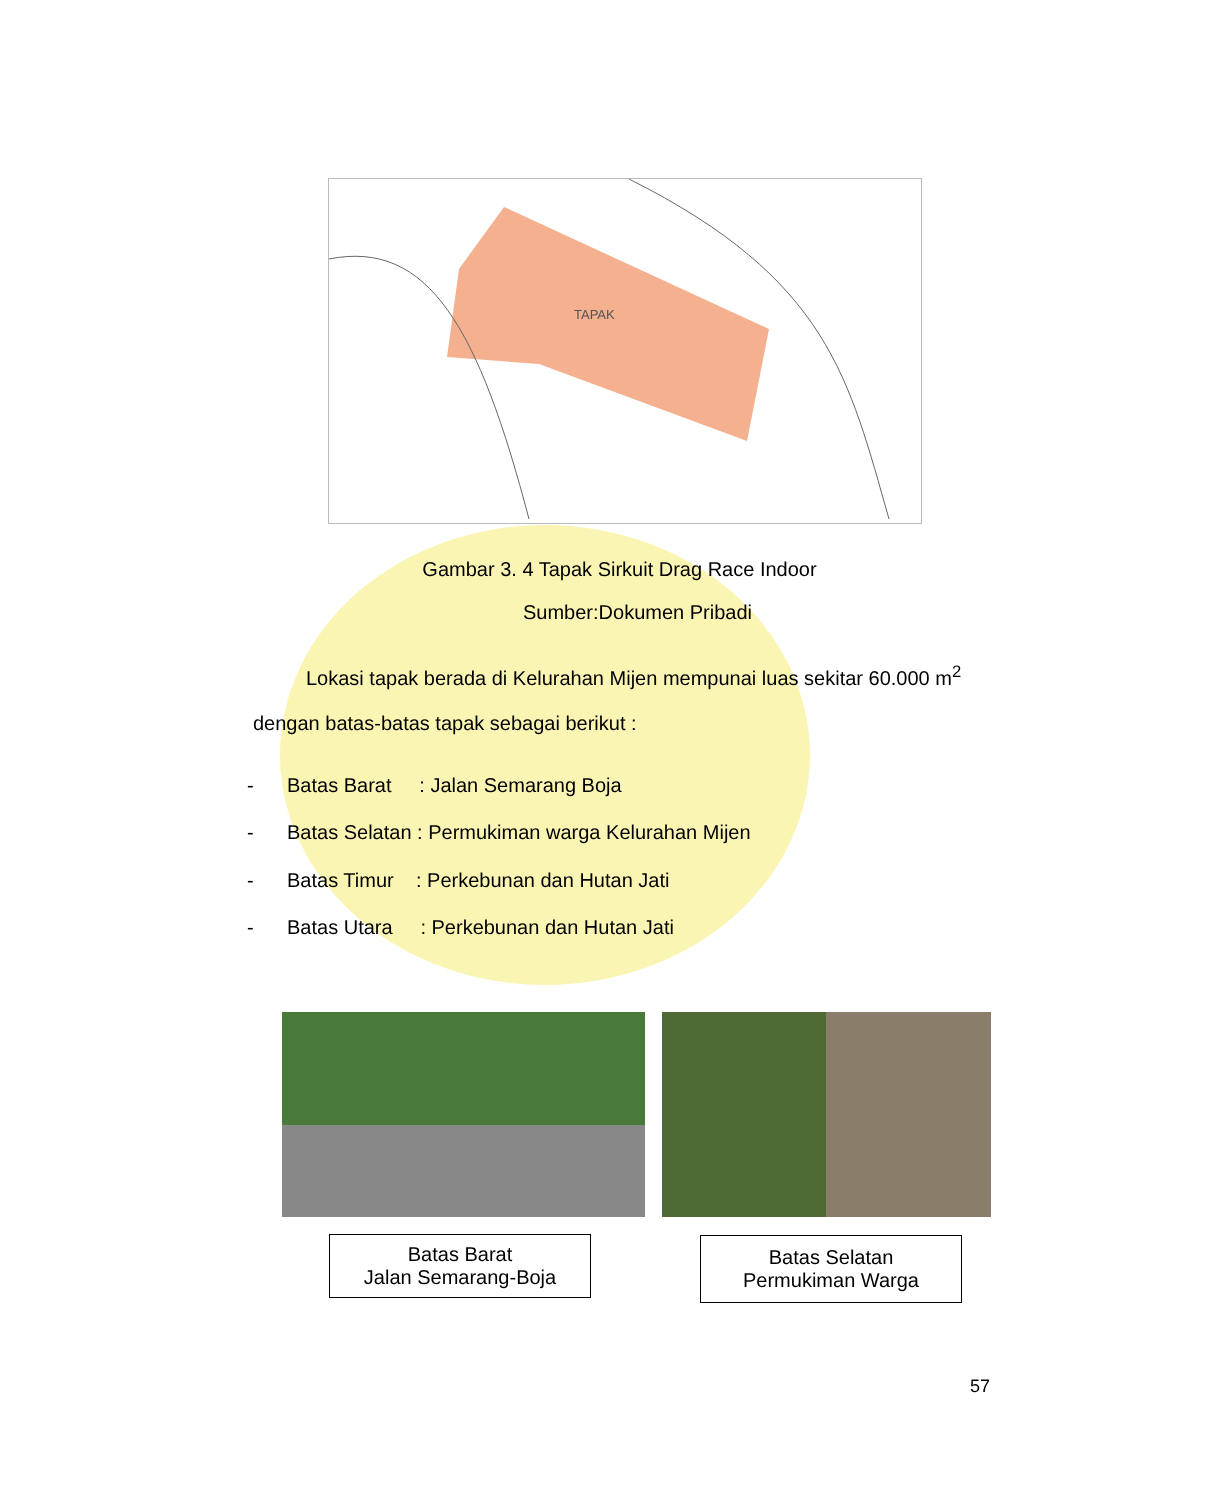TAPAK
Gambar 3. 4 Tapak Sirkuit Drag Race Indoor
Sumber:Dokumen Pribadi
Lokasi tapak berada di Kelurahan Mijen mempunai luas sekitar 60.000 m<sup>2</sup>
dengan batas-batas tapak sebagai berikut :
- Batas Barat : Jalan Semarang Boja
- Batas Selatan : Permukiman warga Kelurahan Mijen
- Batas Timur : Perkebunan dan Hutan Jati
- Batas Utara : Perkebunan dan Hutan Jati
Batas Barat
Jalan Semarang-Boja
Batas Selatan
Permukiman Warga
57